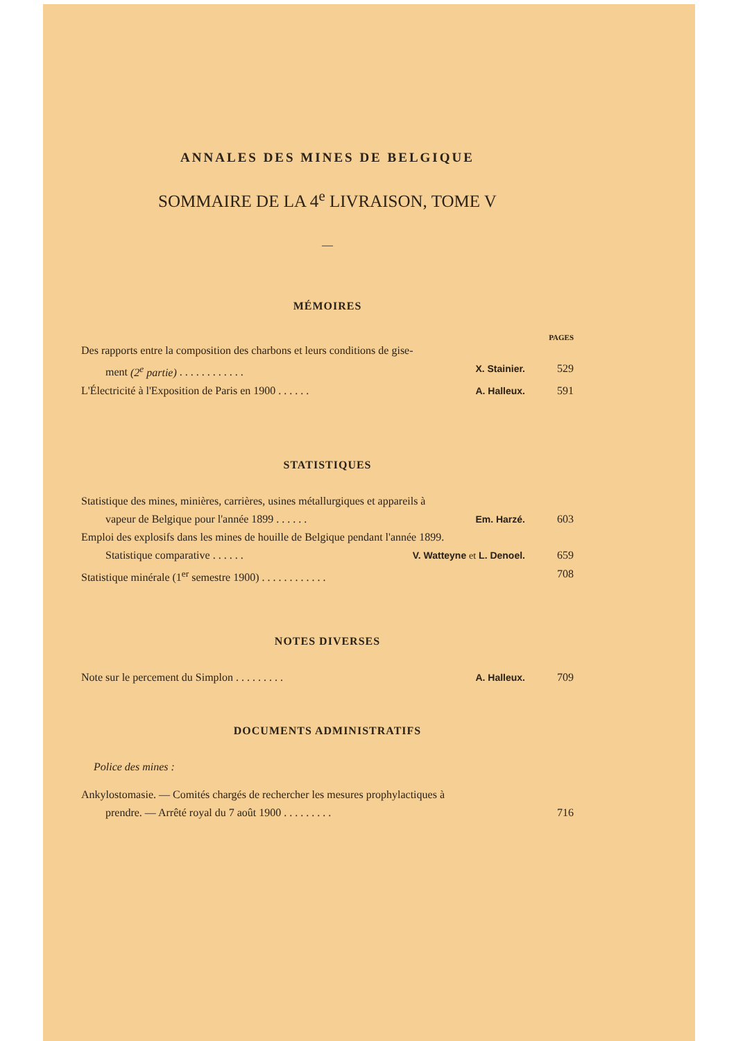ANNALES DES MINES DE BELGIQUE
SOMMAIRE DE LA 4<sup>e</sup> LIVRAISON, TOME V
—
MÉMOIRES
PAGES
Des rapports entre la composition des charbons et leurs conditions de gise-
ment (2<sup>e</sup> partie) . . . . . . . . . . . . X. Stainier. 529
L'Électricité à l'Exposition de Paris en 1900 . . . . . . A. Halleux. 591
STATISTIQUES
Statistique des mines, minières, carrières, usines métallurgiques et appareils à
vapeur de Belgique pour l'année 1899 . . . . . . Em. Harzé. 603
Emploi des explosifs dans les mines de houille de Belgique pendant l'année 1899.
Statistique comparative . . . . . . V. Watteyne et L. Denoel. 659
Statistique minérale (1<sup>er</sup> semestre 1900) . . . . . . . . . . . . 708
NOTES DIVERSES
Note sur le percement du Simplon . . . . . . . . . A. Halleux. 709
DOCUMENTS ADMINISTRATIFS
Police des mines :
Ankylostomasie. — Comités chargés de rechercher les mesures prophylactiques à
prendre. — Arrêté royal du 7 août 1900 . . . . . . . . . 716